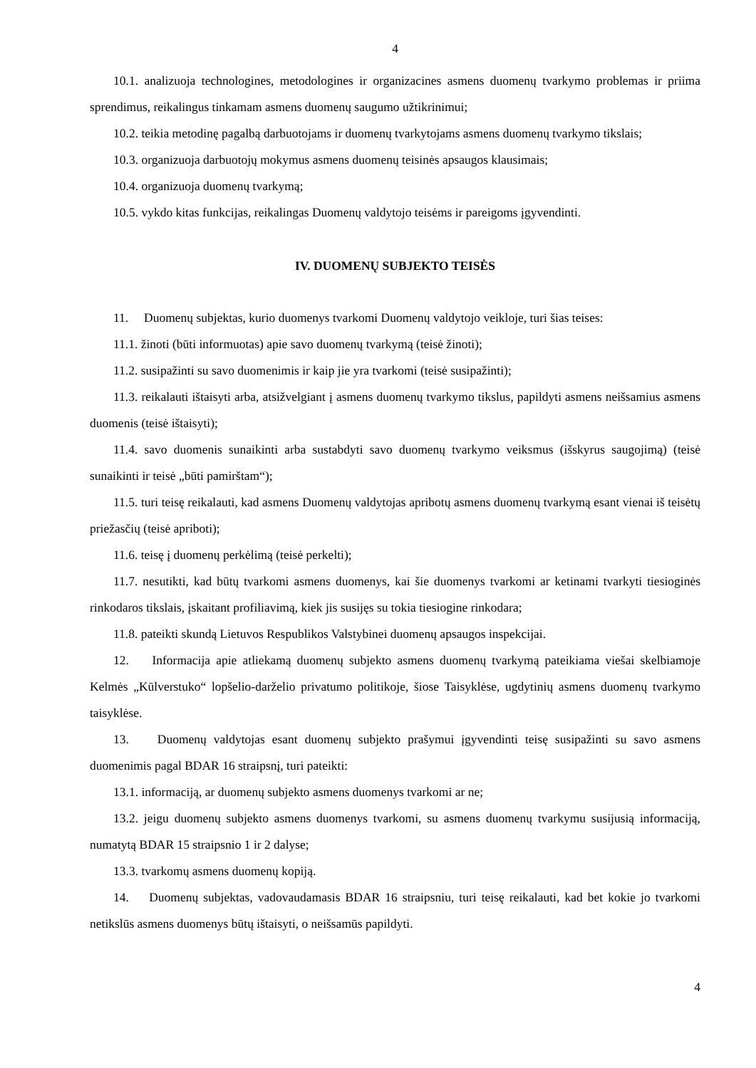4
10.1. analizuoja technologines, metodologines ir organizacines asmens duomenų tvarkymo problemas ir priima sprendimus, reikalingus tinkamam asmens duomenų saugumo užtikrinimui;
10.2. teikia metodinę pagalbą darbuotojams ir duomenų tvarkytojams asmens duomenų tvarkymo tikslais;
10.3. organizuoja darbuotojų mokymus asmens duomenų teisinės apsaugos klausimais;
10.4. organizuoja duomenų tvarkymą;
10.5. vykdo kitas funkcijas, reikalingas Duomenų valdytojo teisėms ir pareigoms įgyvendinti.
IV. DUOMENŲ SUBJEKTO TEISĖS
11. Duomenų subjektas, kurio duomenys tvarkomi Duomenų valdytojo veikloje, turi šias teises:
11.1. žinoti (būti informuotas) apie savo duomenų tvarkymą (teisė žinoti);
11.2. susipažinti su savo duomenimis ir kaip jie yra tvarkomi (teisė susipažinti);
11.3. reikalauti ištaisyti arba, atsižvelgiant į asmens duomenų tvarkymo tikslus, papildyti asmens neišsamius asmens duomenis (teisė ištaisyti);
11.4. savo duomenis sunaikinti arba sustabdyti savo duomenų tvarkymo veiksmus (išskyrus saugojimą) (teisė sunaikinti ir teisė „būti pamirštam“);
11.5. turi teisę reikalauti, kad asmens Duomenų valdytojas apribotų asmens duomenų tvarkymą esant vienai iš teisėtų priežasčių (teisė apriboti);
11.6. teisę į duomenų perkėlimą (teisė perkelti);
11.7. nesutikti, kad būtų tvarkomi asmens duomenys, kai šie duomenys tvarkomi ar ketinami tvarkyti tiesioginės rinkodaros tikslais, įskaitant profiliavimą, kiek jis susijęs su tokia tiesiogine rinkodara;
11.8. pateikti skundą Lietuvos Respublikos Valstybinei duomenų apsaugos inspekcijai.
12. Informacija apie atliekamą duomenų subjekto asmens duomenų tvarkymą pateikiama viešai skelbiamoje Kelmės „Kūlverstuko“ lopšelio-darželio privatumo politikoje, šiose Taisyklėse, ugdytinių asmens duomenų tvarkymo taisyklėse.
13. Duomenų valdytojas esant duomenų subjekto prašymui įgyvendinti teisę susipažinti su savo asmens duomenimis pagal BDAR 16 straipsnį, turi pateikti:
13.1. informaciją, ar duomenų subjekto asmens duomenys tvarkomi ar ne;
13.2. jeigu duomenų subjekto asmens duomenys tvarkomi, su asmens duomenų tvarkymu susijusią informaciją, numatytą BDAR 15 straipsnio 1 ir 2 dalyse;
13.3. tvarkomų asmens duomenų kopiją.
14. Duomenų subjektas, vadovaudamasis BDAR 16 straipsniu, turi teisę reikalauti, kad bet kokie jo tvarkomi netikslūs asmens duomenys būtų ištaisyti, o neišsamūs papildyti.
4